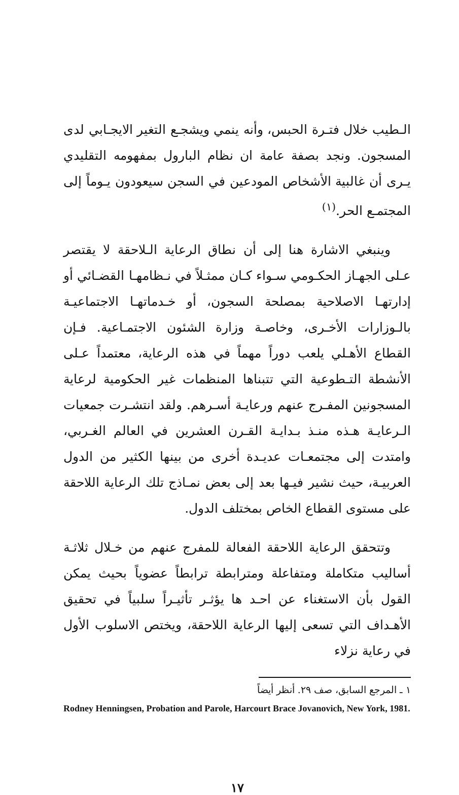الـطيب خلال فتـرة الحبس، وأنه ينمي ويشجـع التغير الايجـابي لدى المسجون. ونجد بصفة عامة ان نظام البارول بمفهومه التقليدي يـرى أن غالبية الأشخاص المودعين في السجن سيعودون يـوماً إلى المجتمـع الحر.<sup>(١)</sup>
وينبغي الاشارة هنا إلى أن نطاق الرعاية الـلاحقة لا يقتصر عـلى الجهـاز الحكـومي سـواء كـان ممثـلاً في نـظامهـا القضـائي أو إدارتهـا الاصلاحية بمصلحة السجون، أو خـدماتهـا الاجتماعيـة بالـوزارات الأخـرى، وخاصـة وزارة الشئون الاجتمـاعية. فـإن القطاع الأهـلي يلعب دوراً مهماً في هذه الرعاية، معتمداً عـلى الأنشطة التـطوعية التي تتبناها المنظمات غير الحكومية لرعاية المسجونين المفـرج عنهم ورعايـة أسـرهم. ولقد انتشـرت جمعيات الـرعايـة هـذه منـذ بـدايـة القـرن العشرين في العالم الغـربي، وامتدت إلى مجتمعـات عديـدة أخرى من بينها الكثير من الدول العربيـة، حيث نشير فيـها بعد إلى بعض نمـاذج تلك الرعاية اللاحقة على مستوى القطاع الخاص بمختلف الدول.
وتتحقق الرعاية اللاحقة الفعالة للمفرج عنهم من خـلال ثلاثـة أساليب متكاملة ومتفاعلة ومترابطة ترابطاً عضوياً بحيث يمكن القول بأن الاستغناء عن احـد ها يؤثـر تأثيـراً سلبياً في تحقيق الأهـداف التي تسعى إليها الرعاية اللاحقة، ويختص الاسلوب الأول في رعاية نزلاء
١ ـ المرجع السابق، صف ٢٩. أنظر أيضاً
Rodney Henningsen, Probation and Parole, Harcourt Brace Jovanovich, New York, 1981.
١٧